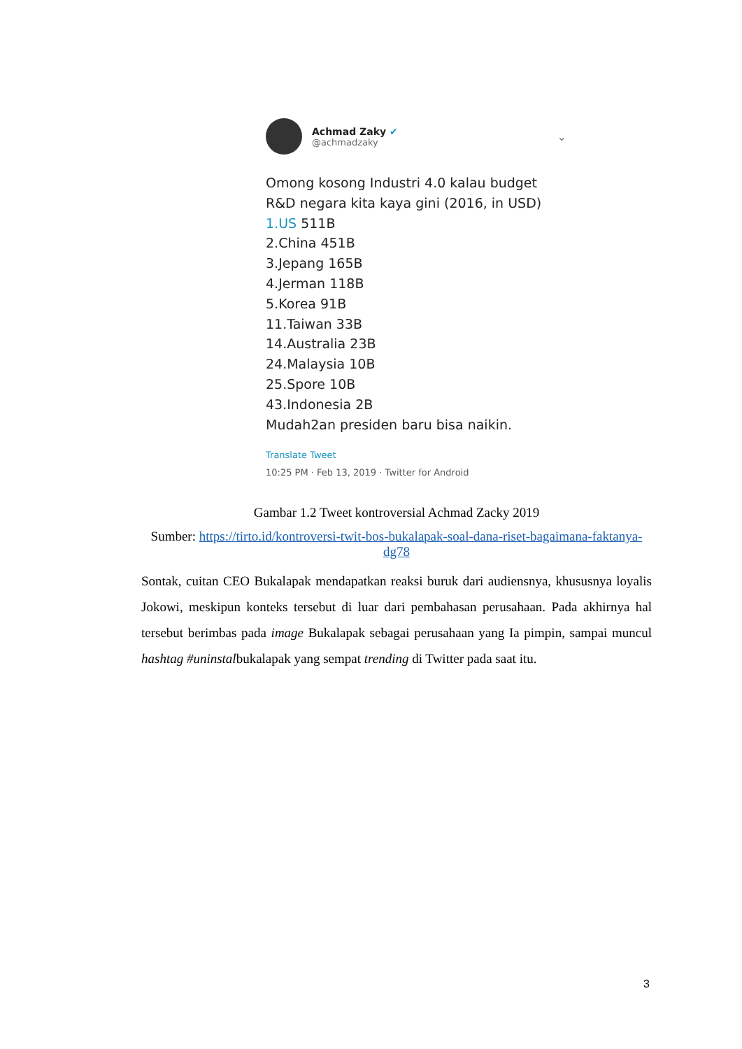Achmad Zaky ✔
@achmadzaky
⌄
Omong kosong Industri 4.0 kalau budget
R&D negara kita kaya gini (2016, in USD)
1.US 511B
2.China 451B
3.Jepang 165B
4.Jerman 118B
5.Korea 91B
11.Taiwan 33B
14.Australia 23B
24.Malaysia 10B
25.Spore 10B
43.Indonesia 2B
Mudah2an presiden baru bisa naikin.
Translate Tweet
10:25 PM · Feb 13, 2019 · Twitter for Android
Gambar 1.2 Tweet kontroversial Achmad Zacky 2019
Sumber: https://tirto.id/kontroversi-twit-bos-bukalapak-soal-dana-riset-bagaimana-faktanya-dg78
Sontak, cuitan CEO Bukalapak mendapatkan reaksi buruk dari audiensnya, khususnya loyalis Jokowi, meskipun konteks tersebut di luar dari pembahasan perusahaan. Pada akhirnya hal tersebut berimbas pada image Bukalapak sebagai perusahaan yang Ia pimpin, sampai muncul hashtag #uninstalbukalapak yang sempat trending di Twitter pada saat itu.
3